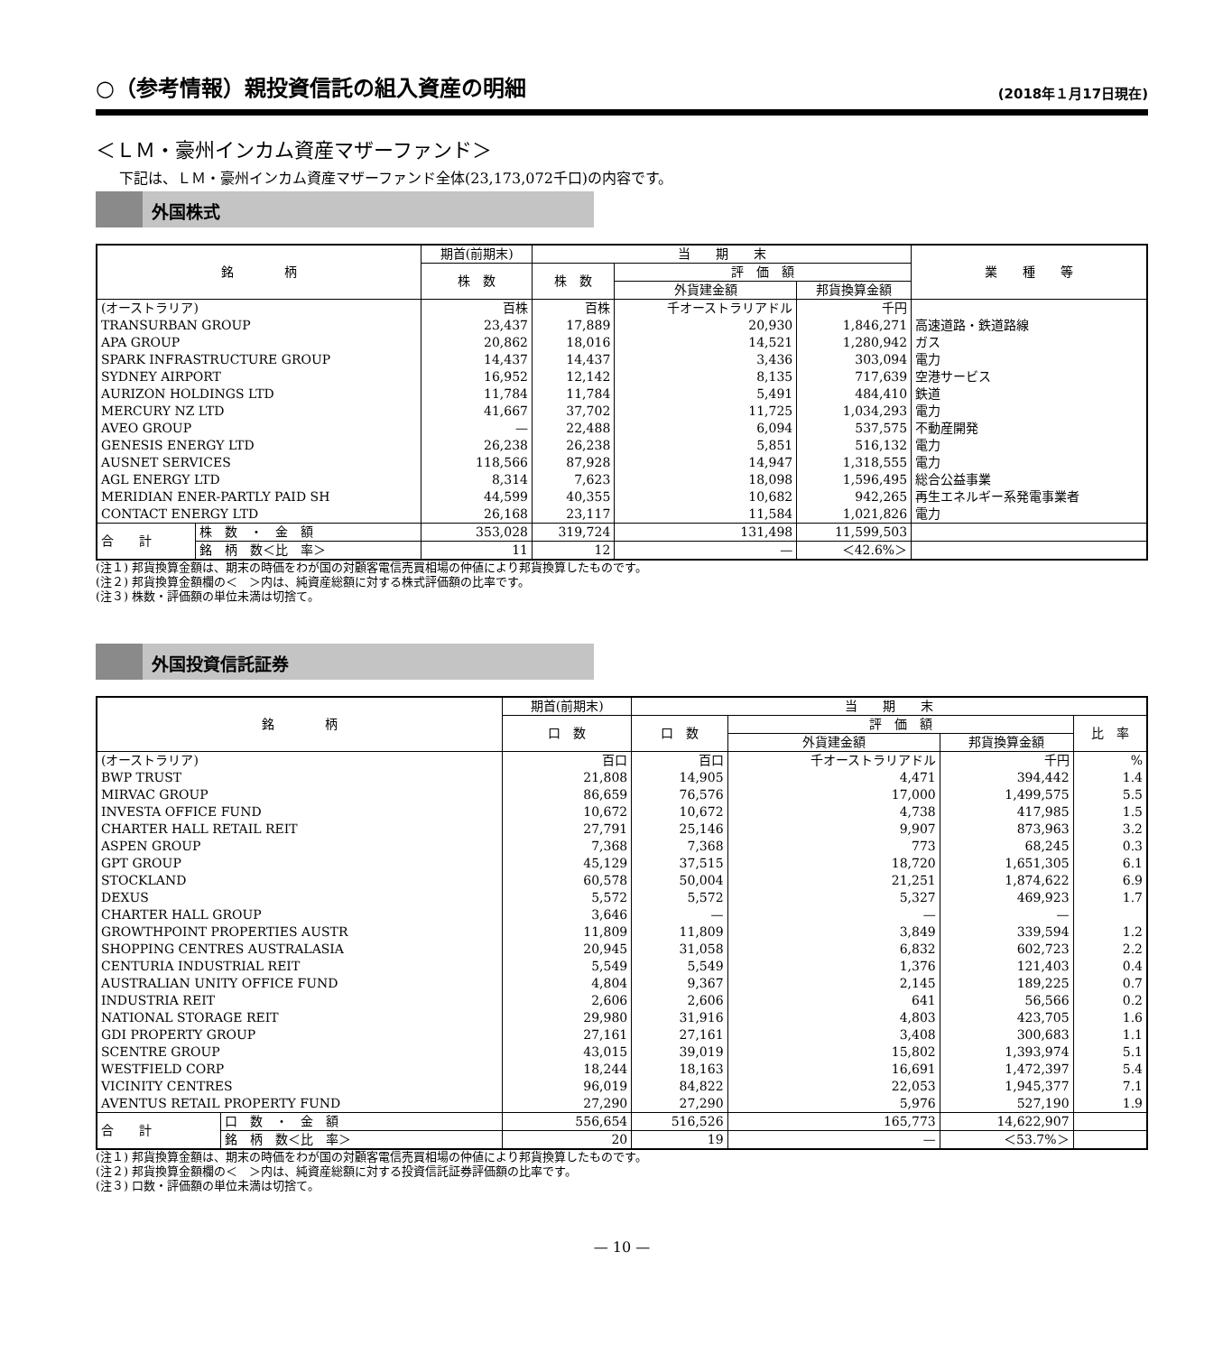○（参考情報）親投資信託の組入資産の明細 (2018年１月17日現在)
＜ＬＭ・豪州インカム資産マザーファンド＞
下記は、ＬＭ・豪州インカム資産マザーファンド全体(23,173,072千口)の内容です。
外国株式
| 銘 柄 | | 期首(前期末) | 当 期 末 | | | 業 種 等 |
| --- | --- | --- | --- | --- | --- | --- |
| | | 株 数 | 株 数 | 評 価 額 | | |
| | | | | 外貨建金額 | 邦貨換算金額 | |
| (オーストラリア) | | 百株 | 百株 | 千オーストラリアドル | 千円 | |
| TRANSURBAN GROUP | | 23,437 | 17,889 | 20,930 | 1,846,271 | 高速道路・鉄道路線 |
| APA GROUP | | 20,862 | 18,016 | 14,521 | 1,280,942 | ガス |
| SPARK INFRASTRUCTURE GROUP | | 14,437 | 14,437 | 3,436 | 303,094 | 電力 |
| SYDNEY AIRPORT | | 16,952 | 12,142 | 8,135 | 717,639 | 空港サービス |
| AURIZON HOLDINGS LTD | | 11,784 | 11,784 | 5,491 | 484,410 | 鉄道 |
| MERCURY NZ LTD | | 41,667 | 37,702 | 11,725 | 1,034,293 | 電力 |
| AVEO GROUP | | — | 22,488 | 6,094 | 537,575 | 不動産開発 |
| GENESIS ENERGY LTD | | 26,238 | 26,238 | 5,851 | 516,132 | 電力 |
| AUSNET SERVICES | | 118,566 | 87,928 | 14,947 | 1,318,555 | 電力 |
| AGL ENERGY LTD | | 8,314 | 7,623 | 18,098 | 1,596,495 | 総合公益事業 |
| MERIDIAN ENER-PARTLY PAID SH | | 44,599 | 40,355 | 10,682 | 942,265 | 再生エネルギー系発電事業者 |
| CONTACT ENERGY LTD | | 26,168 | 23,117 | 11,584 | 1,021,826 | 電力 |
| 合 計 | 株 数 ・ 金 額 | 353,028 | 319,724 | 131,498 | 11,599,503 | |
| | 銘 柄 数＜比 率＞ | 11 | 12 | — | ＜42.6%＞ | |
(注１) 邦貨換算金額は、期末の時価をわが国の対顧客電信売買相場の仲値により邦貨換算したものです。
(注２) 邦貨換算金額欄の＜　＞内は、純資産総額に対する株式評価額の比率です。
(注３) 株数・評価額の単位未満は切捨て。
外国投資信託証券
| 銘 柄 | | 期首(前期末) | 当 期 末 | | | |
| --- | --- | --- | --- | --- | --- | --- |
| | | 口 数 | 口 数 | 評 価 額 | | 比 率 |
| | | | | 外貨建金額 | 邦貨換算金額 | |
| (オーストラリア) | | 百口 | 百口 | 千オーストラリアドル | 千円 | % |
| BWP TRUST | | 21,808 | 14,905 | 4,471 | 394,442 | 1.4 |
| MIRVAC GROUP | | 86,659 | 76,576 | 17,000 | 1,499,575 | 5.5 |
| INVESTA OFFICE FUND | | 10,672 | 10,672 | 4,738 | 417,985 | 1.5 |
| CHARTER HALL RETAIL REIT | | 27,791 | 25,146 | 9,907 | 873,963 | 3.2 |
| ASPEN GROUP | | 7,368 | 7,368 | 773 | 68,245 | 0.3 |
| GPT GROUP | | 45,129 | 37,515 | 18,720 | 1,651,305 | 6.1 |
| STOCKLAND | | 60,578 | 50,004 | 21,251 | 1,874,622 | 6.9 |
| DEXUS | | 5,572 | 5,572 | 5,327 | 469,923 | 1.7 |
| CHARTER HALL GROUP | | 3,646 | — | — | — | |
| GROWTHPOINT PROPERTIES AUSTR | | 11,809 | 11,809 | 3,849 | 339,594 | 1.2 |
| SHOPPING CENTRES AUSTRALASIA | | 20,945 | 31,058 | 6,832 | 602,723 | 2.2 |
| CENTURIA INDUSTRIAL REIT | | 5,549 | 5,549 | 1,376 | 121,403 | 0.4 |
| AUSTRALIAN UNITY OFFICE FUND | | 4,804 | 9,367 | 2,145 | 189,225 | 0.7 |
| INDUSTRIA REIT | | 2,606 | 2,606 | 641 | 56,566 | 0.2 |
| NATIONAL STORAGE REIT | | 29,980 | 31,916 | 4,803 | 423,705 | 1.6 |
| GDI PROPERTY GROUP | | 27,161 | 27,161 | 3,408 | 300,683 | 1.1 |
| SCENTRE GROUP | | 43,015 | 39,019 | 15,802 | 1,393,974 | 5.1 |
| WESTFIELD CORP | | 18,244 | 18,163 | 16,691 | 1,472,397 | 5.4 |
| VICINITY CENTRES | | 96,019 | 84,822 | 22,053 | 1,945,377 | 7.1 |
| AVENTUS RETAIL PROPERTY FUND | | 27,290 | 27,290 | 5,976 | 527,190 | 1.9 |
| 合 計 | 口 数 ・ 金 額 | 556,654 | 516,526 | 165,773 | 14,622,907 | |
| | 銘 柄 数＜比 率＞ | 20 | 19 | — | ＜53.7%＞ | |
(注１) 邦貨換算金額は、期末の時価をわが国の対顧客電信売買相場の仲値により邦貨換算したものです。
(注２) 邦貨換算金額欄の＜　＞内は、純資産総額に対する投資信託証券評価額の比率です。
(注３) 口数・評価額の単位未満は切捨て。
— 10 —